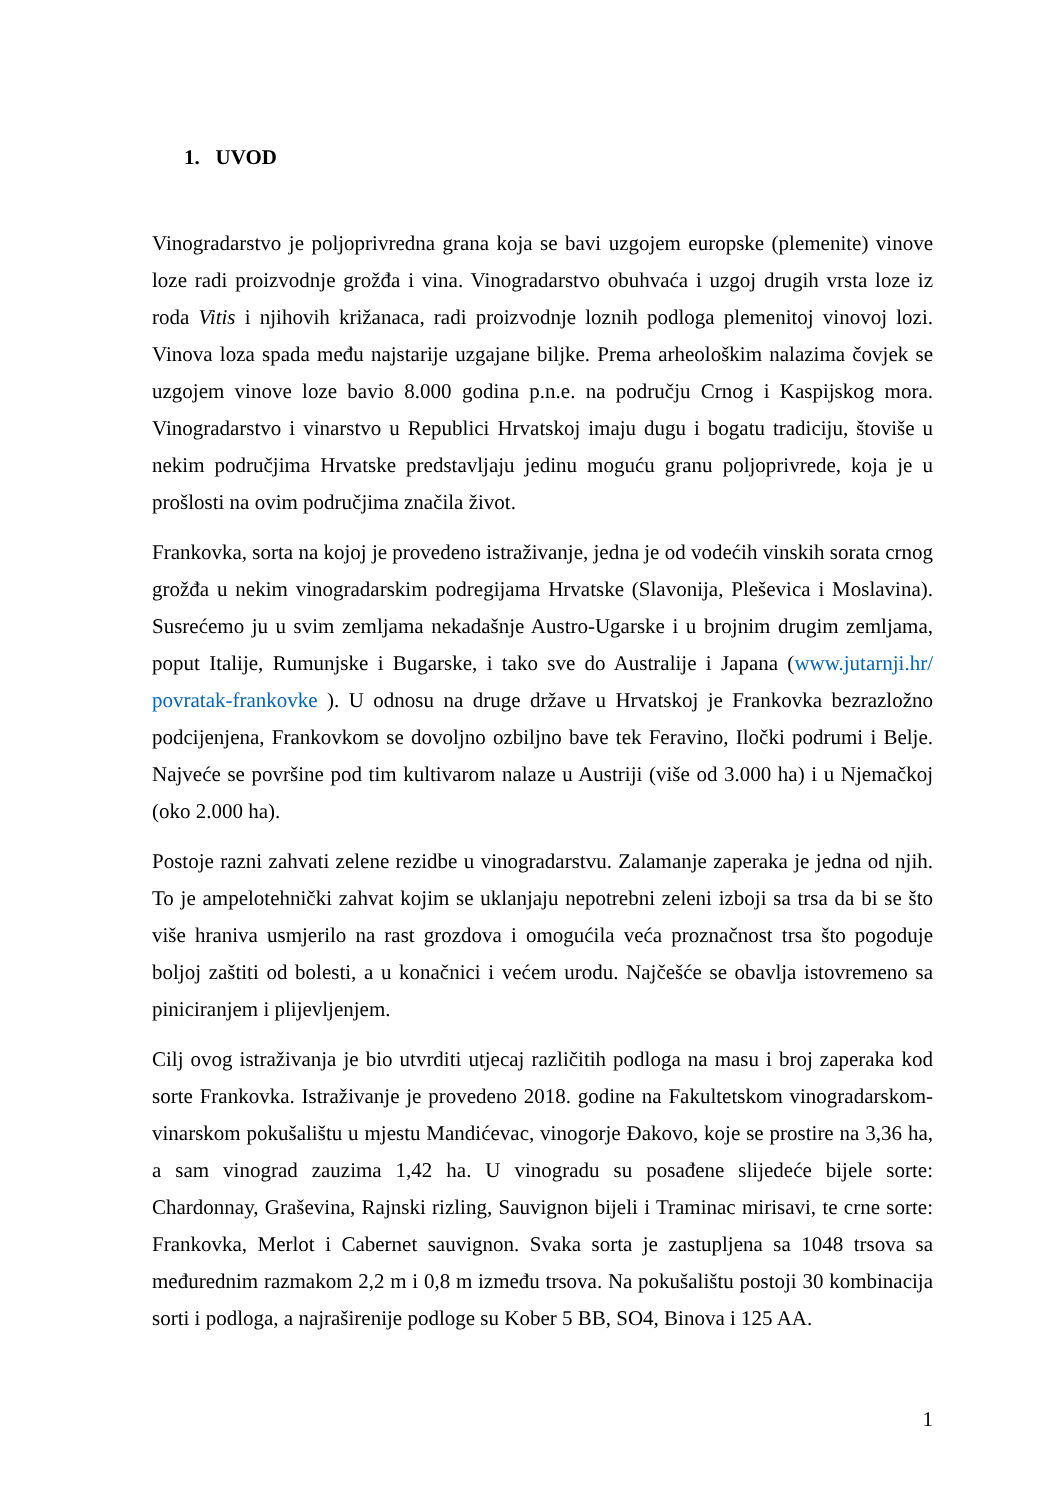1. UVOD
Vinogradarstvo je poljoprivredna grana koja se bavi uzgojem europske (plemenite) vinove loze radi proizvodnje grožđa i vina. Vinogradarstvo obuhvaća i uzgoj drugih vrsta loze iz roda Vitis i njihovih križanaca, radi proizvodnje loznih podloga plemenitoj vinovoj lozi. Vinova loza spada među najstarije uzgajane biljke. Prema arheološkim nalazima čovjek se uzgojem vinove loze bavio 8.000 godina p.n.e. na području Crnog i Kaspijskog mora. Vinogradarstvo i vinarstvo u Republici Hrvatskoj imaju dugu i bogatu tradiciju, štoviše u nekim područjima Hrvatske predstavljaju jedinu moguću granu poljoprivrede, koja je u prošlosti na ovim područjima značila život.
Frankovka, sorta na kojoj je provedeno istraživanje, jedna je od vodećih vinskih sorata crnog grožđa u nekim vinogradarskim podregijama Hrvatske (Slavonija, Pleševica i Moslavina). Susrećemo ju u svim zemljama nekadašnje Austro-Ugarske i u brojnim drugim zemljama, poput Italije, Rumunjske i Bugarske, i tako sve do Australije i Japana (www.jutarnji.hr/ povratak-frankovke ). U odnosu na druge države u Hrvatskoj je Frankovka bezrazložno podcijenjena, Frankovkom se dovoljno ozbiljno bave tek Feravino, Iločki podrumi i Belje. Najveće se površine pod tim kultivarom nalaze u Austriji (više od 3.000 ha) i u Njemačkoj (oko 2.000 ha).
Postoje razni zahvati zelene rezidbe u vinogradarstvu. Zalamanje zaperaka je jedna od njih. To je ampelotehnički zahvat kojim se uklanjaju nepotrebni zeleni izboji sa trsa da bi se što više hraniva usmjerilo na rast grozdova i omogućila veća proznačnost trsa što pogoduje boljoj zaštiti od bolesti, a u konačnici i većem urodu. Najčešće se obavlja istovremeno sa piniciranjem i plijevljenjem.
Cilj ovog istraživanja je bio utvrditi utjecaj različitih podloga na masu i broj zaperaka kod sorte Frankovka. Istraživanje je provedeno 2018. godine na Fakultetskom vinogradarskom-vinarskom pokušalištu u mjestu Mandićevac, vinogorje Đakovo, koje se prostire na 3,36 ha, a sam vinograd zauzima 1,42 ha. U vinogradu su posađene slijedeće bijele sorte: Chardonnay, Graševina, Rajnski rizling, Sauvignon bijeli i Traminac mirisavi, te crne sorte: Frankovka, Merlot i Cabernet sauvignon. Svaka sorta je zastupljena sa 1048 trsova sa međurednim razmakom 2,2 m i 0,8 m između trsova. Na pokušalištu postoji 30 kombinacija sorti i podloga, a najraširenije podloge su Kober 5 BB, SO4, Binova i 125 AA.
1